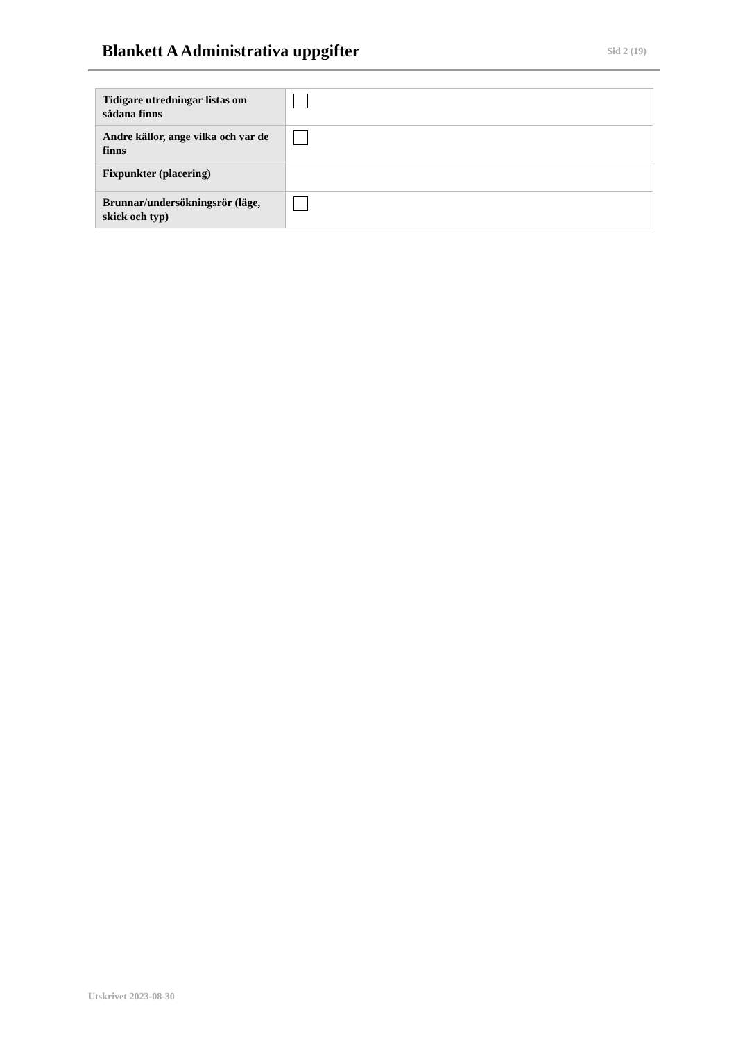Blankett A Administrativa uppgifter
Sid 2 (19)
| Tidigare utredningar listas om sådana finns | |
| Andre källor, ange vilka och var de finns | |
| Fixpunkter (placering) | |
| Brunnar/undersökningsrör (läge, skick och typ) | |
Utskrivet 2023-08-30